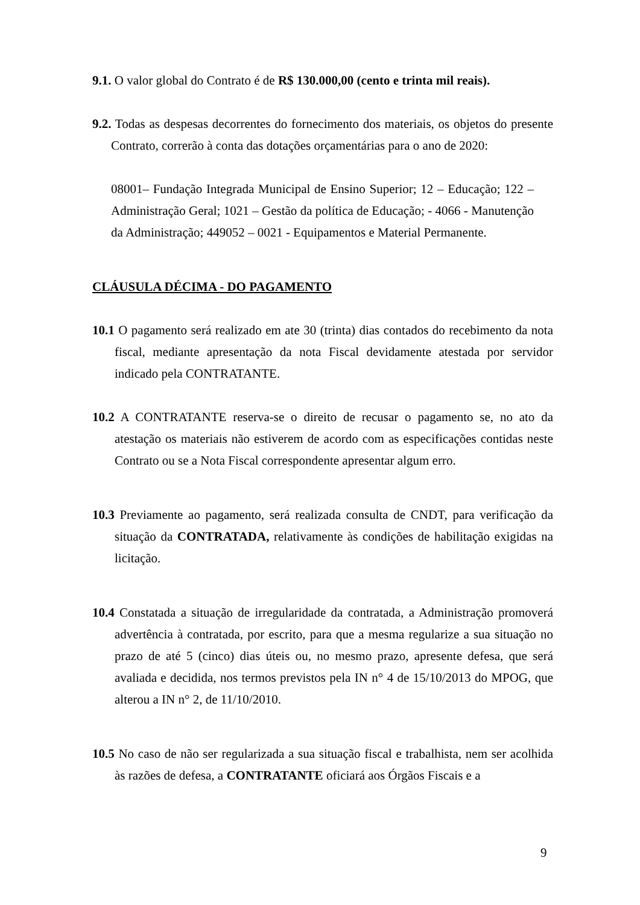9.1. O valor global do Contrato é de R$ 130.000,00 (cento e trinta mil reais).
9.2. Todas as despesas decorrentes do fornecimento dos materiais, os objetos do presente Contrato, correrão à conta das dotações orçamentárias para o ano de 2020:
08001– Fundação Integrada Municipal de Ensino Superior; 12 – Educação; 122 – Administração Geral; 1021 – Gestão da política de Educação; - 4066 - Manutenção da Administração; 449052 – 0021 - Equipamentos e Material Permanente.
CLÁUSULA DÉCIMA - DO PAGAMENTO
10.1 O pagamento será realizado em ate 30 (trinta) dias contados do recebimento da nota fiscal, mediante apresentação da nota Fiscal devidamente atestada por servidor indicado pela CONTRATANTE.
10.2 A CONTRATANTE reserva-se o direito de recusar o pagamento se, no ato da atestação os materiais não estiverem de acordo com as especificações contidas neste Contrato ou se a Nota Fiscal correspondente apresentar algum erro.
10.3 Previamente ao pagamento, será realizada consulta de CNDT, para verificação da situação da CONTRATADA, relativamente às condições de habilitação exigidas na licitação.
10.4 Constatada a situação de irregularidade da contratada, a Administração promoverá advertência à contratada, por escrito, para que a mesma regularize a sua situação no prazo de até 5 (cinco) dias úteis ou, no mesmo prazo, apresente defesa, que será avaliada e decidida, nos termos previstos pela IN n° 4 de 15/10/2013 do MPOG, que alterou a IN n° 2, de 11/10/2010.
10.5 No caso de não ser regularizada a sua situação fiscal e trabalhista, nem ser acolhida às razões de defesa, a CONTRATANTE oficiará aos Órgãos Fiscais e a
9